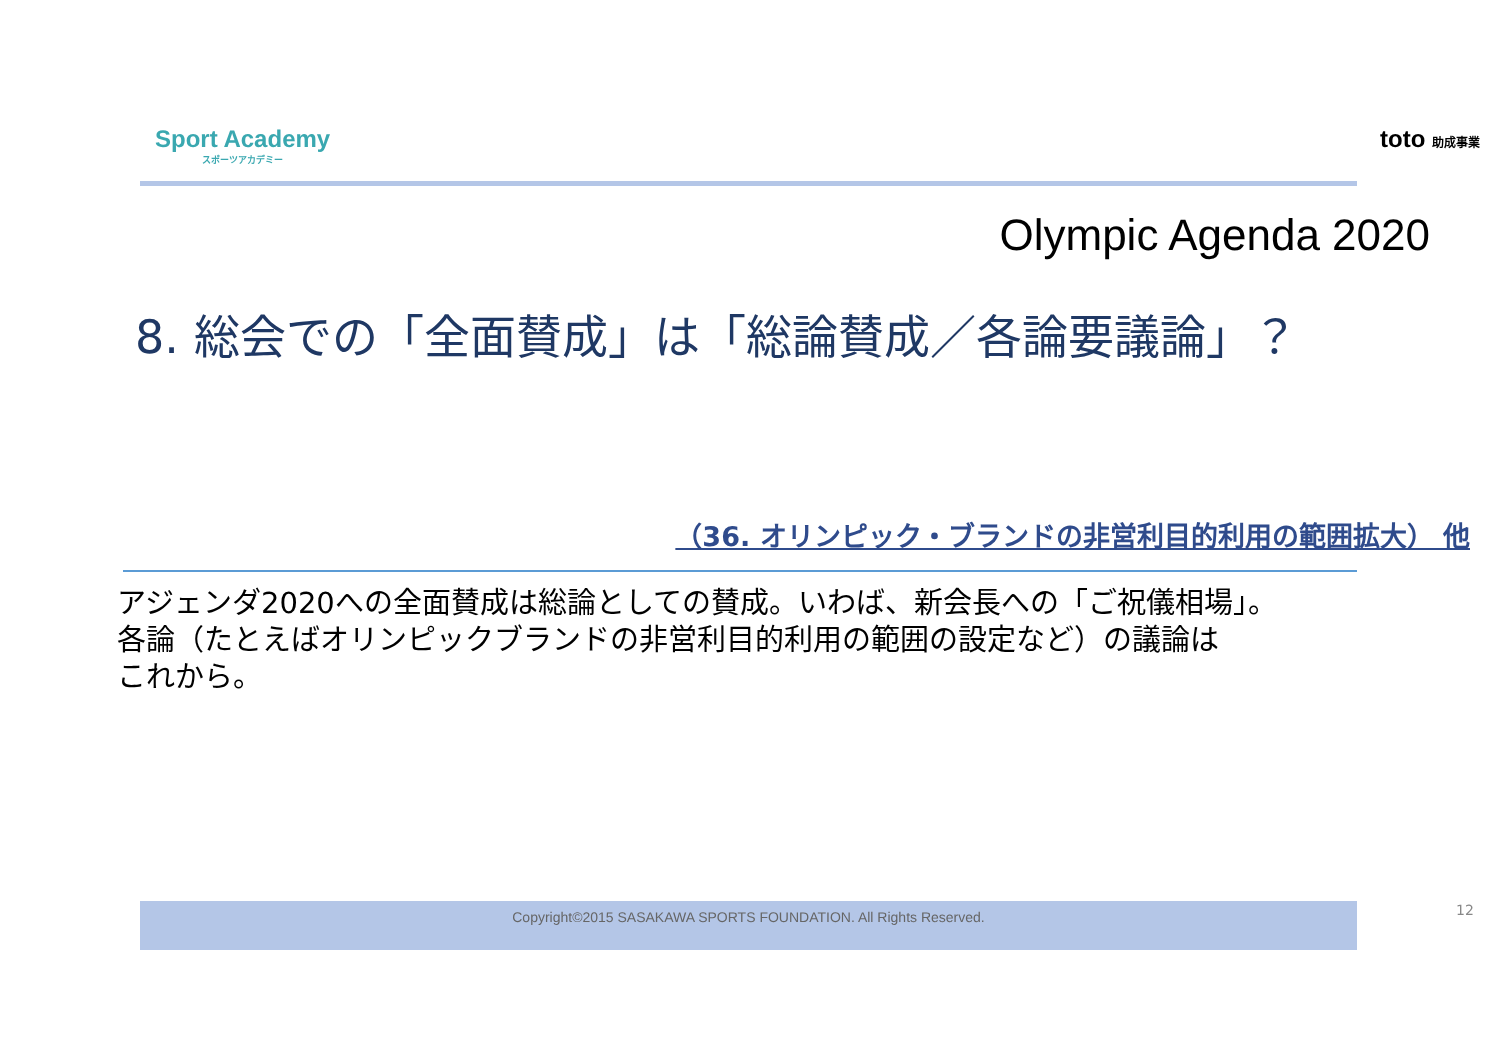Sport Academy
スポーツアカデミー
toto 助成事業
Olympic Agenda 2020
8. 総会での「全面賛成」は「総論賛成／各論要議論」？
（36. オリンピック・ブランドの非営利目的利用の範囲拡大） 他
アジェンダ2020への全面賛成は総論としての賛成。いわば、新会長への「ご祝儀相場」。
各論（たとえばオリンピックブランドの非営利目的利用の範囲の設定など）の議論は
これから。
Copyright©2015 SASAKAWA SPORTS FOUNDATION. All Rights Reserved. 12